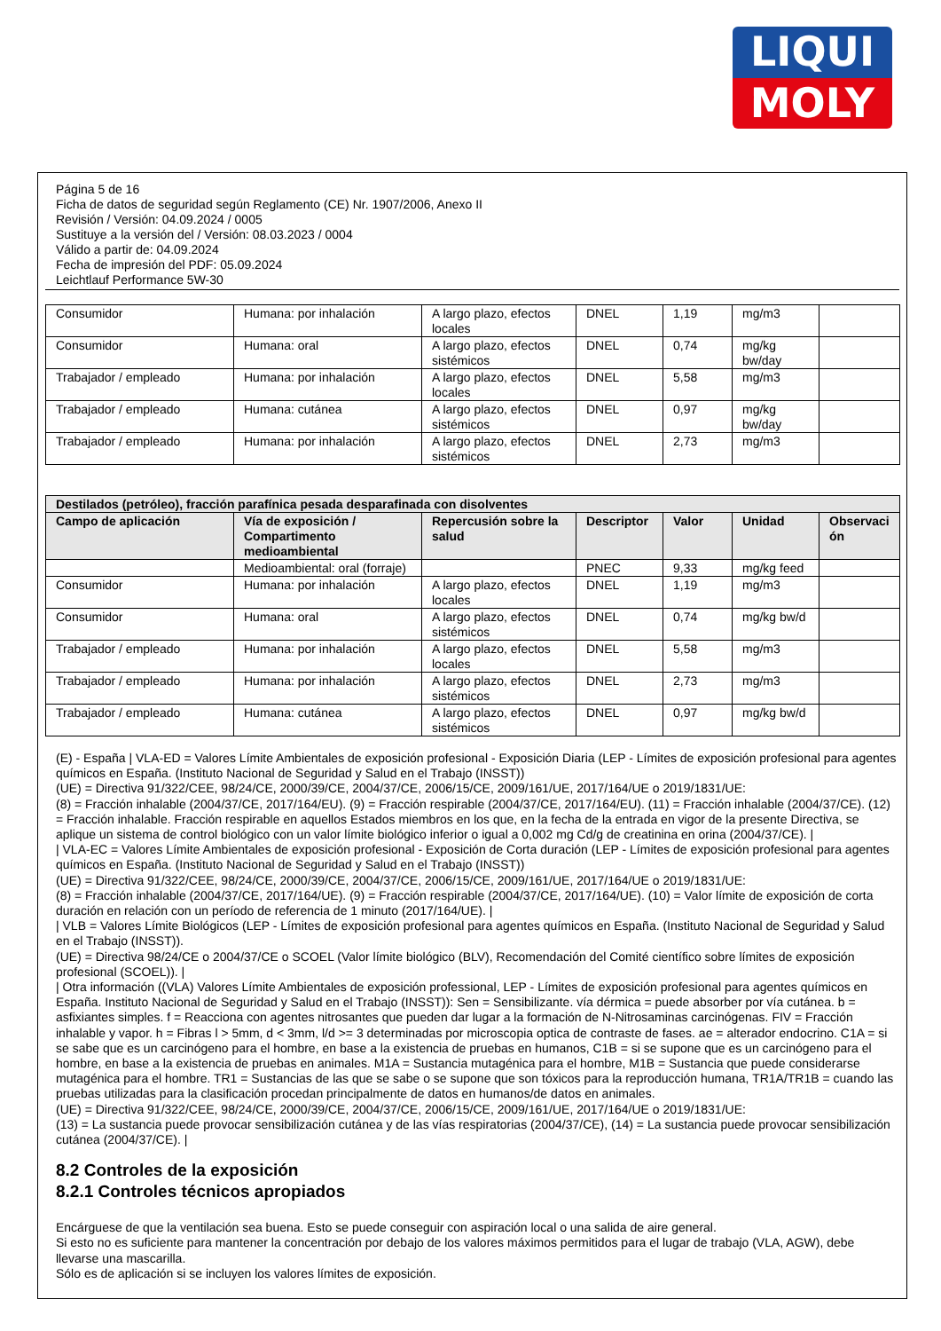LIQUI
MOLY
Página 5 de 16
Ficha de datos de seguridad según Reglamento (CE) Nr. 1907/2006, Anexo II
Revisión / Versión: 04.09.2024 / 0005
Sustituye a la versión del / Versión: 08.03.2023 / 0004
Válido a partir de: 04.09.2024
Fecha de impresión del PDF: 05.09.2024
Leichtlauf Performance 5W-30
| Consumidor | Humana: por inhalación | A largo plazo, efectos locales | DNEL | 1,19 | mg/m3 | |
| Consumidor | Humana: oral | A largo plazo, efectos sistémicos | DNEL | 0,74 | mg/kg bw/day | |
| Trabajador / empleado | Humana: por inhalación | A largo plazo, efectos locales | DNEL | 5,58 | mg/m3 | |
| Trabajador / empleado | Humana: cutánea | A largo plazo, efectos sistémicos | DNEL | 0,97 | mg/kg bw/day | |
| Trabajador / empleado | Humana: por inhalación | A largo plazo, efectos sistémicos | DNEL | 2,73 | mg/m3 | |
| Destilados (petróleo), fracción parafínica pesada desparafinada con disolventes | | | | | | |
| --- | --- | --- | --- | --- | --- | --- |
| Campo de aplicación | Vía de exposición / Compartimento medioambiental | Repercusión sobre la salud | Descriptor | Valor | Unidad | Observaci ón |
| | Medioambiental: oral (forraje) | | PNEC | 9,33 | mg/kg feed | |
| Consumidor | Humana: por inhalación | A largo plazo, efectos locales | DNEL | 1,19 | mg/m3 | |
| Consumidor | Humana: oral | A largo plazo, efectos sistémicos | DNEL | 0,74 | mg/kg bw/d | |
| Trabajador / empleado | Humana: por inhalación | A largo plazo, efectos locales | DNEL | 5,58 | mg/m3 | |
| Trabajador / empleado | Humana: por inhalación | A largo plazo, efectos sistémicos | DNEL | 2,73 | mg/m3 | |
| Trabajador / empleado | Humana: cutánea | A largo plazo, efectos sistémicos | DNEL | 0,97 | mg/kg bw/d | |
(E) - España | VLA-ED = Valores Límite Ambientales de exposición profesional - Exposición Diaria (LEP - Límites de exposición profesional para agentes químicos en España. (Instituto Nacional de Seguridad y Salud en el Trabajo (INSST))
(UE) = Directiva 91/322/CEE, 98/24/CE, 2000/39/CE, 2004/37/CE, 2006/15/CE, 2009/161/UE, 2017/164/UE o 2019/1831/UE:
(8) = Fracción inhalable (2004/37/CE, 2017/164/EU). (9) = Fracción respirable (2004/37/CE, 2017/164/EU). (11) = Fracción inhalable (2004/37/CE). (12) = Fracción inhalable. Fracción respirable en aquellos Estados miembros en los que, en la fecha de la entrada en vigor de la presente Directiva, se aplique un sistema de control biológico con un valor límite biológico inferior o igual a 0,002 mg Cd/g de creatinina en orina (2004/37/CE). |
| VLA-EC = Valores Límite Ambientales de exposición profesional - Exposición de Corta duración (LEP - Límites de exposición profesional para agentes químicos en España. (Instituto Nacional de Seguridad y Salud en el Trabajo (INSST))
(UE) = Directiva 91/322/CEE, 98/24/CE, 2000/39/CE, 2004/37/CE, 2006/15/CE, 2009/161/UE, 2017/164/UE o 2019/1831/UE:
(8) = Fracción inhalable (2004/37/CE, 2017/164/UE). (9) = Fracción respirable (2004/37/CE, 2017/164/UE). (10) = Valor límite de exposición de corta duración en relación con un período de referencia de 1 minuto (2017/164/UE). |
| VLB = Valores Límite Biológicos (LEP - Límites de exposición profesional para agentes químicos en España. (Instituto Nacional de Seguridad y Salud en el Trabajo (INSST)).
(UE) = Directiva 98/24/CE o 2004/37/CE o SCOEL (Valor límite biológico (BLV), Recomendación del Comité científico sobre límites de exposición profesional (SCOEL)). |
| Otra información ((VLA) Valores Límite Ambientales de exposición professional, LEP - Límites de exposición profesional para agentes químicos en España. Instituto Nacional de Seguridad y Salud en el Trabajo (INSST)): Sen = Sensibilizante. vía dérmica = puede absorber por vía cutánea. b = asfixiantes simples. f = Reacciona con agentes nitrosantes que pueden dar lugar a la formación de N-Nitrosaminas carcinógenas. FIV = Fracción inhalable y vapor. h = Fibras l > 5mm, d < 3mm, l/d >= 3 determinadas por microscopia optica de contraste de fases. ae = alterador endocrino. C1A = si se sabe que es un carcinógeno para el hombre, en base a la existencia de pruebas en humanos, C1B = si se supone que es un carcinógeno para el hombre, en base a la existencia de pruebas en animales. M1A = Sustancia mutagénica para el hombre, M1B = Sustancia que puede considerarse mutagénica para el hombre. TR1 = Sustancias de las que se sabe o se supone que son tóxicos para la reproducción humana, TR1A/TR1B = cuando las pruebas utilizadas para la clasificación procedan principalmente de datos en humanos/de datos en animales.
(UE) = Directiva 91/322/CEE, 98/24/CE, 2000/39/CE, 2004/37/CE, 2006/15/CE, 2009/161/UE, 2017/164/UE o 2019/1831/UE:
(13) = La sustancia puede provocar sensibilización cutánea y de las vías respiratorias (2004/37/CE), (14) = La sustancia puede provocar sensibilización cutánea (2004/37/CE). |
8.2 Controles de la exposición
8.2.1 Controles técnicos apropiados
Encárguese de que la ventilación sea buena. Esto se puede conseguir con aspiración local o una salida de aire general.
Si esto no es suficiente para mantener la concentración por debajo de los valores máximos permitidos para el lugar de trabajo (VLA, AGW), debe llevarse una mascarilla.
Sólo es de aplicación si se incluyen los valores límites de exposición.